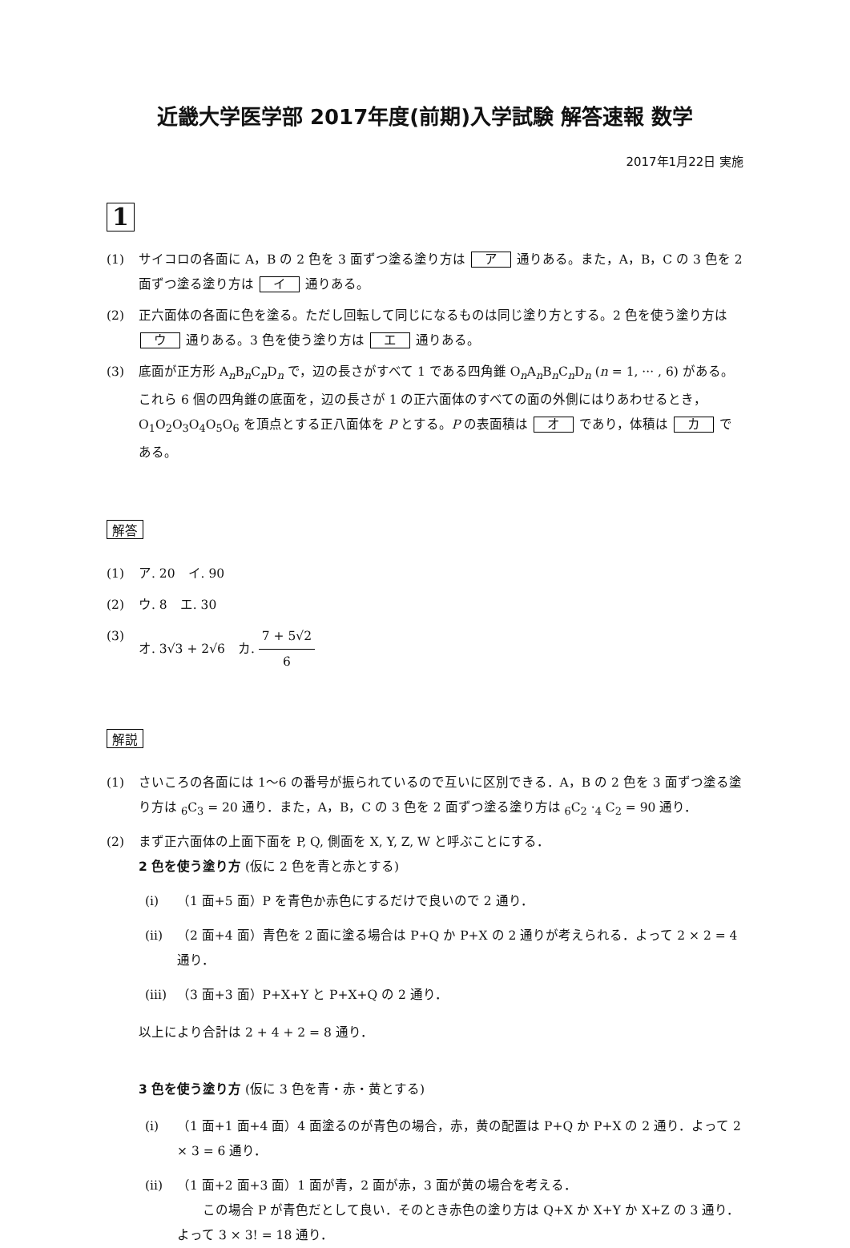近畿大学医学部 2017年度(前期)入学試験 解答速報 数学
2017年1月22日 実施
1
(1) サイコロの各面に A，B の 2 色を 3 面ずつ塗る塗り方は ア 通りある。また，A，B，C の 3 色を 2 面ずつ塗る塗り方は イ 通りある。
(2) 正六面体の各面に色を塗る。ただし回転して同じになるものは同じ塗り方とする。2 色を使う塗り方は ウ 通りある。3 色を使う塗り方は エ 通りある。
(3) 底面が正方形 A<sub>n</sub>B<sub>n</sub>C<sub>n</sub>D<sub>n</sub> で，辺の長さがすべて 1 である四角錐 O<sub>n</sub>A<sub>n</sub>B<sub>n</sub>C<sub>n</sub>D<sub>n</sub> (n = 1, ··· , 6) がある。これら 6 個の四角錐の底面を，辺の長さが 1 の正六面体のすべての面の外側にはりあわせるとき，O<sub>1</sub>O<sub>2</sub>O<sub>3</sub>O<sub>4</sub>O<sub>5</sub>O<sub>6</sub> を頂点とする正八面体を P とする。P の表面積は オ であり，体積は カ である。
解答
(1) ア. 20　イ. 90
(2) ウ. 8　エ. 30
(3) オ. 3√3 + 2√6　カ. 7 + 5√2 6
解説
(1) さいころの各面には 1〜6 の番号が振られているので互いに区別できる．A，B の 2 色を 3 面ずつ塗る塗り方は <sub>6</sub>C<sub>3</sub> = 20 通り．また，A，B，C の 3 色を 2 面ずつ塗る塗り方は <sub>6</sub>C<sub>2</sub> ·<sub>4</sub> C<sub>2</sub> = 90 通り．
(2) まず正六面体の上面下面を P, Q, 側面を X, Y, Z, W と呼ぶことにする．
2 色を使う塗り方 (仮に 2 色を青と赤とする)
(i) （1 面+5 面）P を青色か赤色にするだけで良いので 2 通り．
(ii) （2 面+4 面）青色を 2 面に塗る場合は P+Q か P+X の 2 通りが考えられる．よって 2 × 2 = 4 通り．
(iii)
（3 面+3 面）P+X+Y と P+X+Q の 2 通り．
以上により合計は 2 + 4 + 2 = 8 通り．
3 色を使う塗り方 (仮に 3 色を青・赤・黄とする)
(i) （1 面+1 面+4 面）4 面塗るのが青色の場合，赤，黄の配置は P+Q か P+X の 2 通り．よって 2 × 3 = 6 通り．
(ii) （1 面+2 面+3 面）1 面が青，2 面が赤，3 面が黄の場合を考える．
　　この場合 P が青色だとして良い．そのとき赤色の塗り方は Q+X か X+Y か X+Z の 3 通り．よって 3 × 3! = 18 通り．